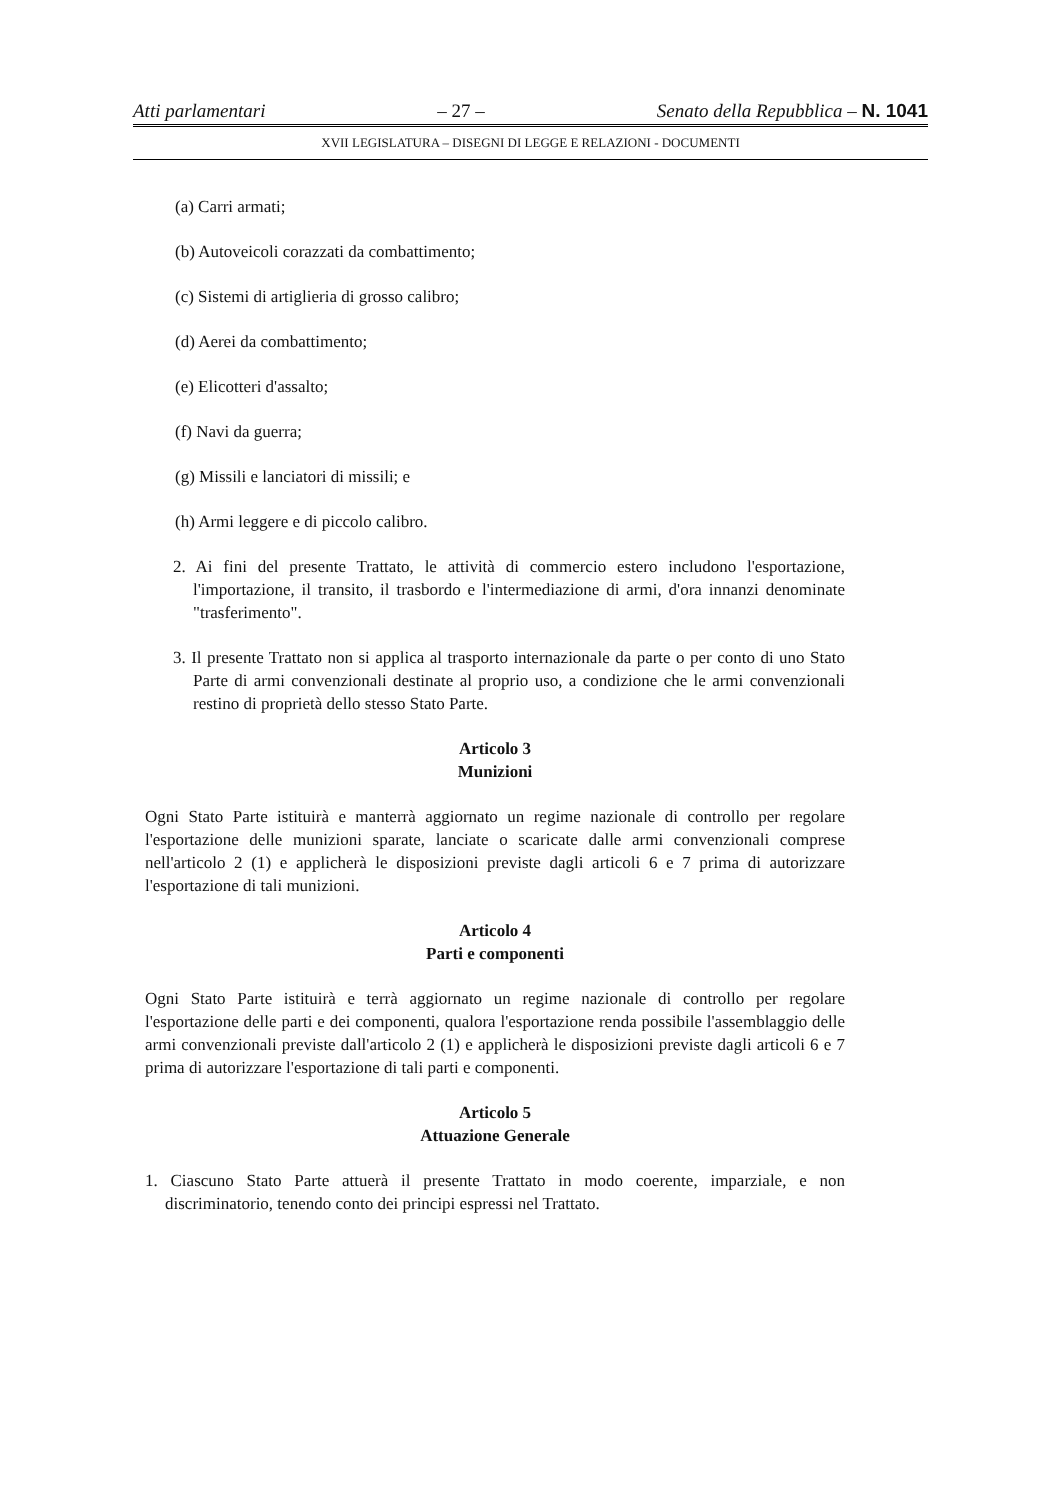Atti parlamentari – 27 – Senato della Repubblica – N. 1041
XVII LEGISLATURA – DISEGNI DI LEGGE E RELAZIONI - DOCUMENTI
(a) Carri armati;
(b) Autoveicoli corazzati da combattimento;
(c) Sistemi di artiglieria di grosso calibro;
(d) Aerei da combattimento;
(e) Elicotteri d'assalto;
(f) Navi da guerra;
(g) Missili e lanciatori di missili; e
(h) Armi leggere e di piccolo calibro.
2. Ai fini del presente Trattato, le attività di commercio estero includono l'esportazione, l'importazione, il transito, il trasbordo e l'intermediazione di armi, d'ora innanzi denominate "trasferimento".
3. Il presente Trattato non si applica al trasporto internazionale da parte o per conto di uno Stato Parte di armi convenzionali destinate al proprio uso, a condizione che le armi convenzionali restino di proprietà dello stesso Stato Parte.
Articolo 3
Munizioni
Ogni Stato Parte istituirà e manterrà aggiornato un regime nazionale di controllo per regolare l'esportazione delle munizioni sparate, lanciate o scaricate dalle armi convenzionali comprese nell'articolo 2 (1) e applicherà le disposizioni previste dagli articoli 6 e 7 prima di autorizzare l'esportazione di tali munizioni.
Articolo 4
Parti e componenti
Ogni Stato Parte istituirà e terrà aggiornato un regime nazionale di controllo per regolare l'esportazione delle parti e dei componenti, qualora l'esportazione renda possibile l'assemblaggio delle armi convenzionali previste dall'articolo 2 (1) e applicherà le disposizioni previste dagli articoli 6 e 7 prima di autorizzare l'esportazione di tali parti e componenti.
Articolo 5
Attuazione Generale
1. Ciascuno Stato Parte attuerà il presente Trattato in modo coerente, imparziale, e non discriminatorio, tenendo conto dei principi espressi nel Trattato.